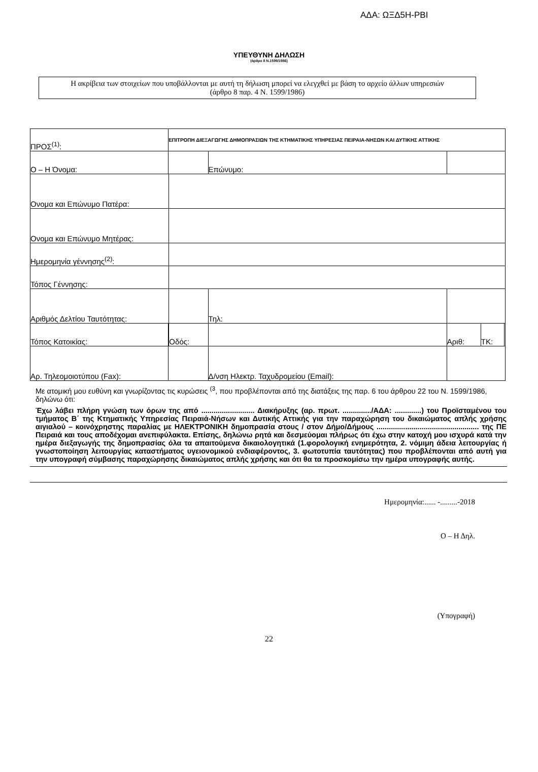ΑΔΑ: ΩΞΔ5Η-ΡΒΙ
ΥΠΕΥΘΥΝΗ ΔΗΛΩΣΗ
(άρθρο 8 Ν.1599/1986)
Η ακρίβεια των στοιχείων που υποβάλλονται με αυτή τη δήλωση μπορεί να ελεγχθεί με βάση το αρχείο άλλων υπηρεσιών
(άρθρο 8 παρ. 4 Ν. 1599/1986)
| ΠΡΟΣ<sup>(1)</sup>: | | ΕΠΙΤΡΟΠΗ ΔΙΕΞΑΓΩΓΗΣ ΔΗΜΟΠΡΑΣΙΩΝ ΤΗΣ ΚΤΗΜΑΤΙΚΗΣ ΥΠΗΡΕΣΙΑΣ ΠΕΙΡΑΙΑ-ΝΗΣΩΝ ΚΑΙ ΔΥΤΙΚΗΣ ΑΤΤΙΚΗΣ | | | | | | | | |
| Ο – Η Όνομα: | | | | | | Επώνυμο: | | | | |
| Ονομα και Επώνυμο Πατέρα: | | | | | | | | | | |
| Ονομα και Επώνυμο Μητέρας: | | | | | | | | | | |
| Ημερομηνία γέννησης<sup>(2)</sup>: | | | | | | | | | | |
| Τόπος Γέννησης: | | | | | | | | | | |
| Αριθμός Δελτίου Ταυτότητας: | | | | | | Τηλ: | | | | |
| Τόπος Κατοικίας: | | | | Οδός: | | | | Αριθ: | ΤΚ: | |
| Αρ. Τηλεομοιοτύπου (Fax): | | | | | Δ/νση Ηλεκτρ. Ταχυδρομείου (Email): | | | | | |
Με ατομική μου ευθύνη και γνωρίζοντας τις κυρώσεις <sup>(3</sup>, που προβλέπονται από της διατάξεις της παρ. 6 του άρθρου 22 του Ν. 1599/1986, δηλώνω ότι:
Έχω λάβει πλήρη γνώση των όρων της από .......................... Διακήρυξης (αρ. πρωτ. ............../ΑΔΑ: .............) του Προϊσταμένου του τμήματος Β΄ της Κτηματικής Υπηρεσίας Πειραιά-Νήσων και Δυτικής Αττικής για την παραχώρηση του δικαιώματος απλής χρήσης αιγιαλού – κοινόχρηστης παραλίας με ΗΛΕΚΤΡΟΝΙΚΗ δημοπρασία στους / στον Δήμο/Δήμους .................................................. της ΠΕ Πειραιά και τους αποδέχομαι ανεπιφύλακτα. Επίσης, δηλώνω ρητά και δεσμεύομαι πλήρως ότι έχω στην κατοχή μου ισχυρά κατά την ημέρα διεξαγωγής της δημοπρασίας όλα τα απαιτούμενα δικαιολογητικά (1.φορολογική ενημερότητα, 2. νόμιμη άδεια λειτουργίας ή γνωστοποίηση λειτουργίας καταστήματος υγειονομικού ενδιαφέροντος, 3. φωτοτυπία ταυτότητας) που προβλέπονται από αυτή για την υπογραφή σύμβασης παραχώρησης δικαιώματος απλής χρήσης και ότι θα τα προσκομίσω την ημέρα υπογραφής αυτής.
Ημερομηνία:...... -.........-2018
Ο – Η Δηλ.
(Υπογραφή)
22